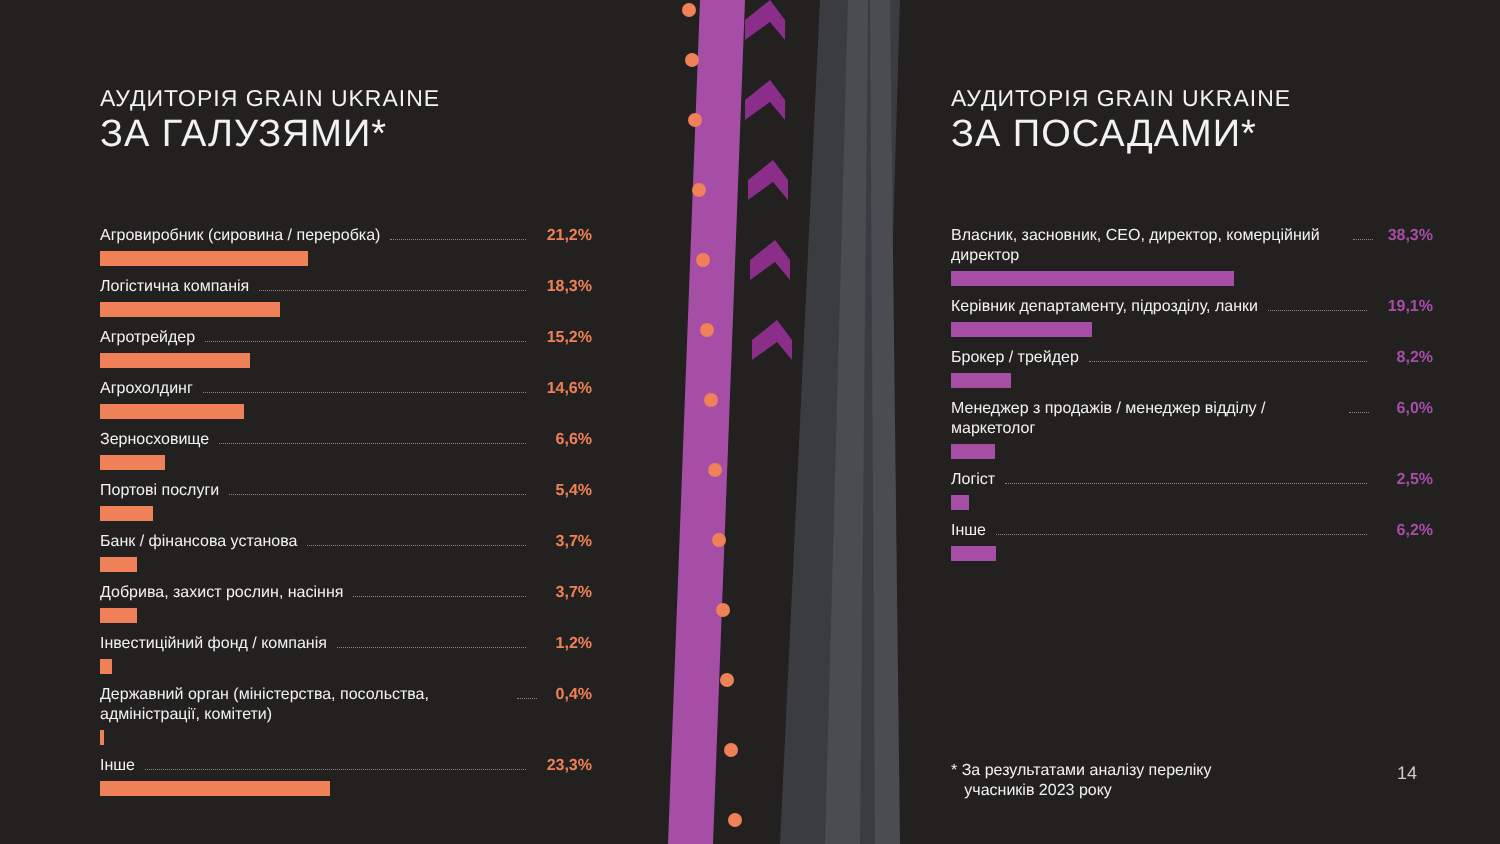АУДИТОРІЯ GRAIN UKRAINE
ЗА ГАЛУЗЯМИ*
Агровиробник (сировина / переробка) 21,2%
Логістична компанія 18,3%
Агротрейдер 15,2%
Агрохолдинг 14,6%
Зерносховище 6,6%
Портові послуги 5,4%
Банк / фінансова установа 3,7%
Добрива, захист рослин, насіння 3,7%
Інвестиційний фонд / компанія 1,2%
Державний орган (міністерства, посольства, адміністрації, комітети) 0,4%
Інше 23,3%
АУДИТОРІЯ GRAIN UKRAINE
ЗА ПОСАДАМИ*
Власник, засновник, CEO, директор, комерційний директор 38,3%
Керівник департаменту, підрозділу, ланки 19,1%
Брокер / трейдер 8,2%
Менеджер з продажів / менеджер відділу / маркетолог 6,0%
Логіст 2,5%
Інше 6,2%
* За результатами аналізу переліку
учасників 2023 року
14